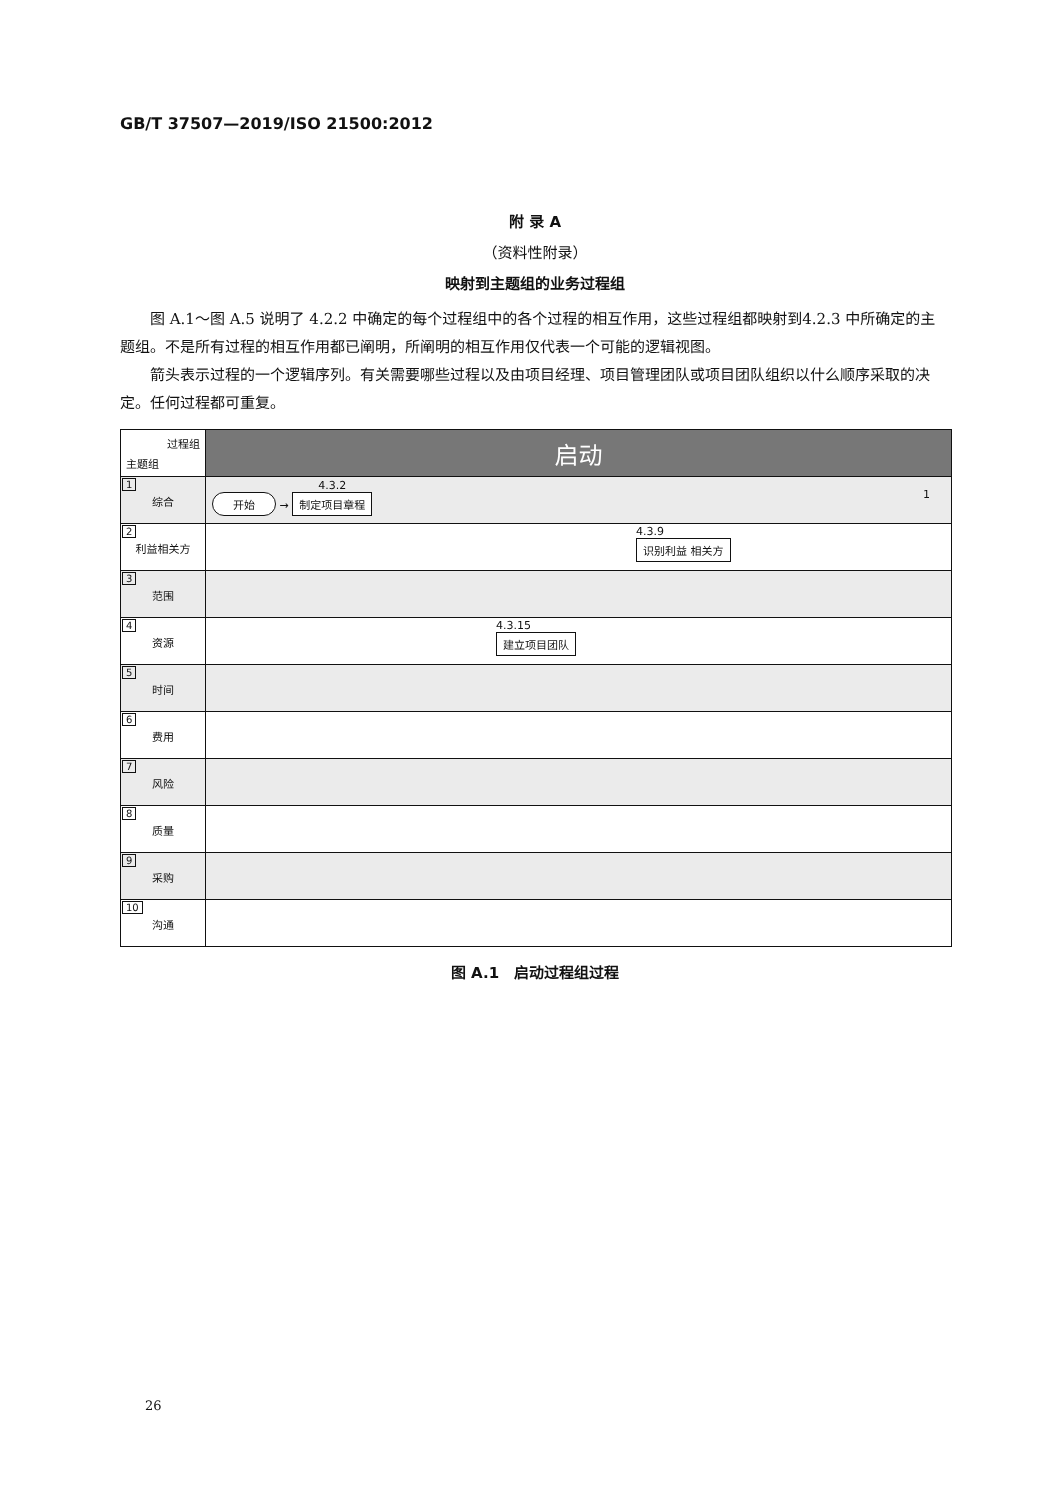GB/T 37507—2019/ISO 21500:2012
附 录 A
（资料性附录）
映射到主题组的业务过程组
图 A.1～图 A.5 说明了 4.2.2 中确定的每个过程组中的各个过程的相互作用，这些过程组都映射到4.2.3 中所确定的主题组。不是所有过程的相互作用都已阐明，所阐明的相互作用仅代表一个可能的逻辑视图。
箭头表示过程的一个逻辑序列。有关需要哪些过程以及由项目经理、项目管理团队或项目团队组织以什么顺序采取的决定。任何过程都可重复。
| 过程组 主题组 | 启动 |
| 1 综合 | 开始 → 4.3.2 制定项目章程 1 |
| 2 利益相关方 | 4.3.9 识别利益 相关方 |
| 3 范围 | |
| 4 资源 | 4.3.15 建立项目团队 |
| 5 时间 | |
| 6 费用 | |
| 7 风险 | |
| 8 质量 | |
| 9 采购 | |
| 10 沟通 | |
图 A.1　启动过程组过程
26